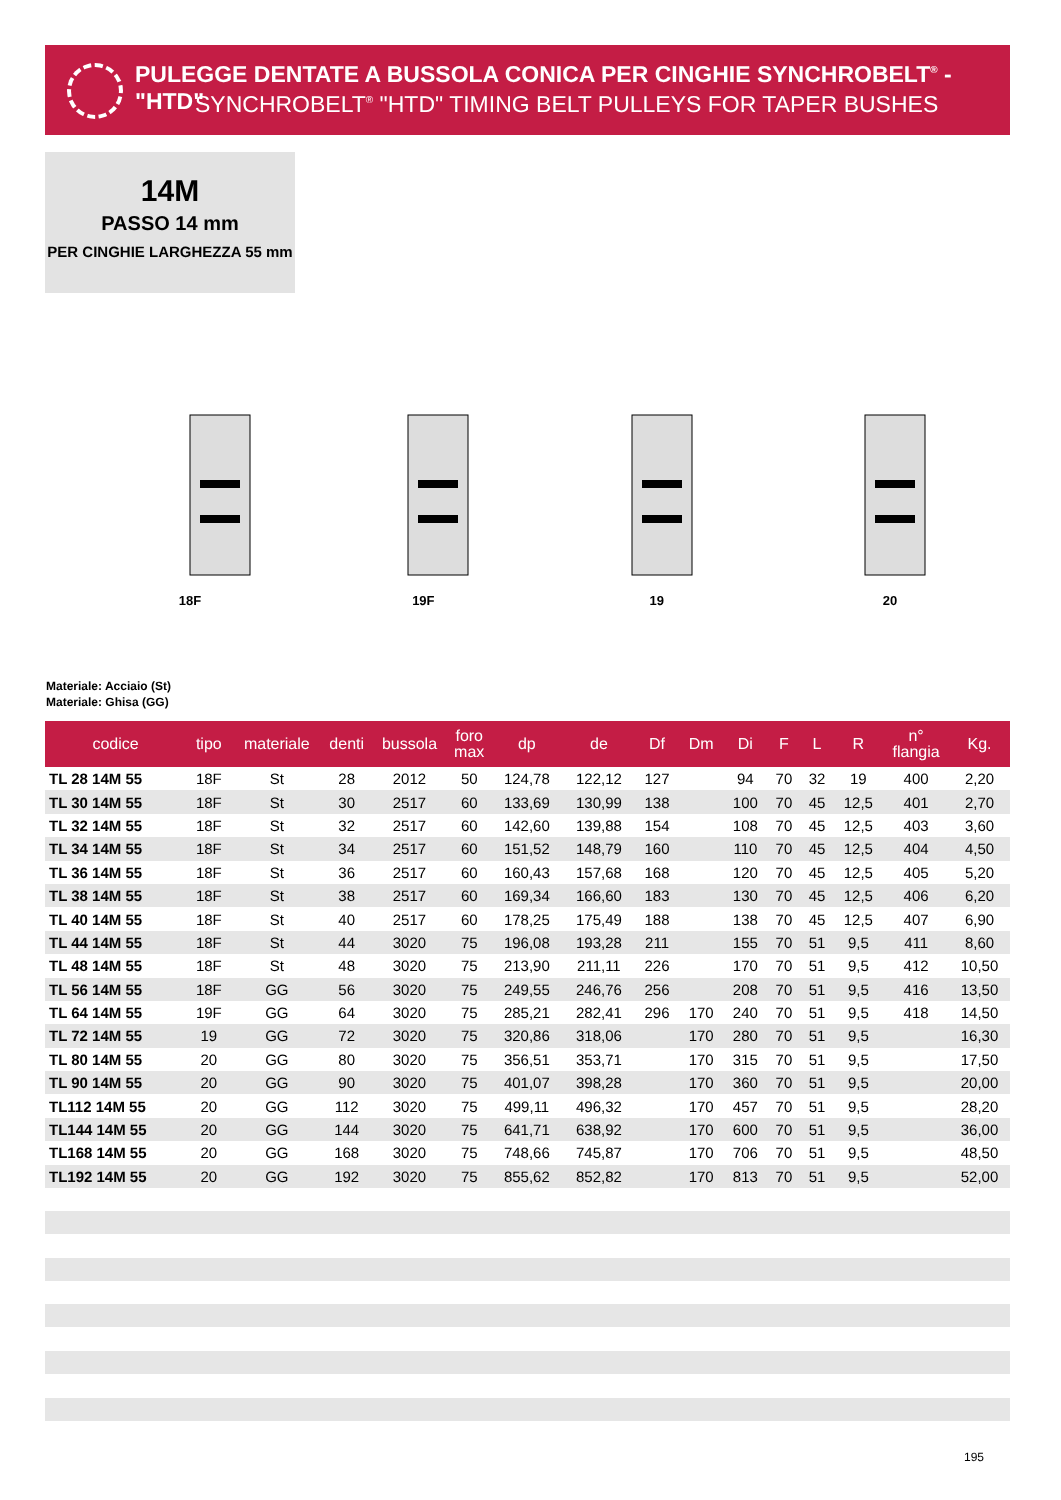PULEGGE DENTATE A BUSSOLA CONICA PER CINGHIE SYNCHROBELT<sup>®</sup> - "HTD"
SYNCHROBELT<sup>®</sup> "HTD" TIMING BELT PULLEYS FOR TAPER BUSHES
14M
PASSO 14 mm
PER CINGHIE LARGHEZZA 55 mm
18F 19F 19 20
Materiale: Acciaio (St)
Materiale: Ghisa (GG)
| codice | tipo | materiale | denti | bussola | foro max | dp | de | Df | Dm | Di | F | L | R | n° flangia | Kg. |
| --- | --- | --- | --- | --- | --- | --- | --- | --- | --- | --- | --- | --- | --- | --- | --- |
| TL 28 14M 55 | 18F | St | 28 | 2012 | 50 | 124,78 | 122,12 | 127 | | 94 | 70 | 32 | 19 | 400 | 2,20 |
| TL 30 14M 55 | 18F | St | 30 | 2517 | 60 | 133,69 | 130,99 | 138 | | 100 | 70 | 45 | 12,5 | 401 | 2,70 |
| TL 32 14M 55 | 18F | St | 32 | 2517 | 60 | 142,60 | 139,88 | 154 | | 108 | 70 | 45 | 12,5 | 403 | 3,60 |
| TL 34 14M 55 | 18F | St | 34 | 2517 | 60 | 151,52 | 148,79 | 160 | | 110 | 70 | 45 | 12,5 | 404 | 4,50 |
| TL 36 14M 55 | 18F | St | 36 | 2517 | 60 | 160,43 | 157,68 | 168 | | 120 | 70 | 45 | 12,5 | 405 | 5,20 |
| TL 38 14M 55 | 18F | St | 38 | 2517 | 60 | 169,34 | 166,60 | 183 | | 130 | 70 | 45 | 12,5 | 406 | 6,20 |
| TL 40 14M 55 | 18F | St | 40 | 2517 | 60 | 178,25 | 175,49 | 188 | | 138 | 70 | 45 | 12,5 | 407 | 6,90 |
| TL 44 14M 55 | 18F | St | 44 | 3020 | 75 | 196,08 | 193,28 | 211 | | 155 | 70 | 51 | 9,5 | 411 | 8,60 |
| TL 48 14M 55 | 18F | St | 48 | 3020 | 75 | 213,90 | 211,11 | 226 | | 170 | 70 | 51 | 9,5 | 412 | 10,50 |
| TL 56 14M 55 | 18F | GG | 56 | 3020 | 75 | 249,55 | 246,76 | 256 | | 208 | 70 | 51 | 9,5 | 416 | 13,50 |
| TL 64 14M 55 | 19F | GG | 64 | 3020 | 75 | 285,21 | 282,41 | 296 | 170 | 240 | 70 | 51 | 9,5 | 418 | 14,50 |
| TL 72 14M 55 | 19 | GG | 72 | 3020 | 75 | 320,86 | 318,06 | | 170 | 280 | 70 | 51 | 9,5 | | 16,30 |
| TL 80 14M 55 | 20 | GG | 80 | 3020 | 75 | 356,51 | 353,71 | | 170 | 315 | 70 | 51 | 9,5 | | 17,50 |
| TL 90 14M 55 | 20 | GG | 90 | 3020 | 75 | 401,07 | 398,28 | | 170 | 360 | 70 | 51 | 9,5 | | 20,00 |
| TL112 14M 55 | 20 | GG | 112 | 3020 | 75 | 499,11 | 496,32 | | 170 | 457 | 70 | 51 | 9,5 | | 28,20 |
| TL144 14M 55 | 20 | GG | 144 | 3020 | 75 | 641,71 | 638,92 | | 170 | 600 | 70 | 51 | 9,5 | | 36,00 |
| TL168 14M 55 | 20 | GG | 168 | 3020 | 75 | 748,66 | 745,87 | | 170 | 706 | 70 | 51 | 9,5 | | 48,50 |
| TL192 14M 55 | 20 | GG | 192 | 3020 | 75 | 855,62 | 852,82 | | 170 | 813 | 70 | 51 | 9,5 | | 52,00 |
195